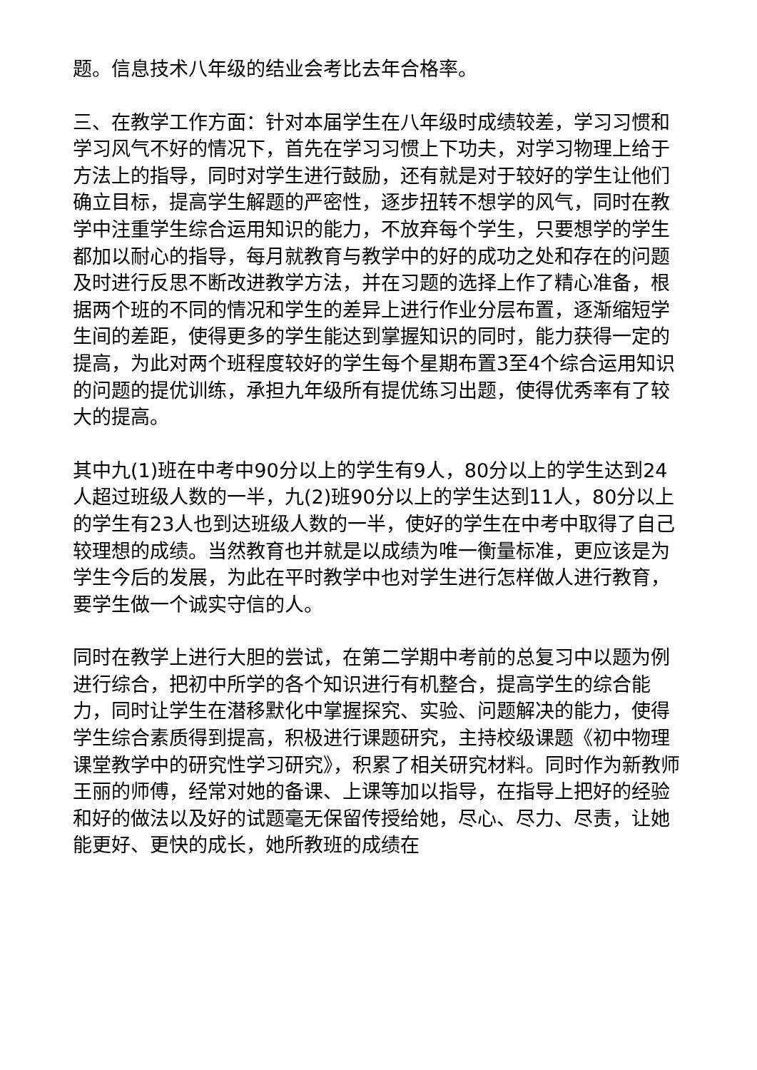题。信息技术八年级的结业会考比去年合格率。
三、在教学工作方面：针对本届学生在八年级时成绩较差，学习习惯和学习风气不好的情况下，首先在学习习惯上下功夫，对学习物理上给于方法上的指导，同时对学生进行鼓励，还有就是对于较好的学生让他们确立目标，提高学生解题的严密性，逐步扭转不想学的风气，同时在教学中注重学生综合运用知识的能力，不放弃每个学生，只要想学的学生都加以耐心的指导，每月就教育与教学中的好的成功之处和存在的问题及时进行反思不断改进教学方法，并在习题的选择上作了精心准备，根据两个班的不同的情况和学生的差异上进行作业分层布置，逐渐缩短学生间的差距，使得更多的学生能达到掌握知识的同时，能力获得一定的提高，为此对两个班程度较好的学生每个星期布置3至4个综合运用知识的问题的提优训练，承担九年级所有提优练习出题，使得优秀率有了较大的提高。
其中九(1)班在中考中90分以上的学生有9人，80分以上的学生达到24人超过班级人数的一半，九(2)班90分以上的学生达到11人，80分以上的学生有23人也到达班级人数的一半，使好的学生在中考中取得了自己较理想的成绩。当然教育也并就是以成绩为唯一衡量标准，更应该是为学生今后的发展，为此在平时教学中也对学生进行怎样做人进行教育，要学生做一个诚实守信的人。
同时在教学上进行大胆的尝试，在第二学期中考前的总复习中以题为例进行综合，把初中所学的各个知识进行有机整合，提高学生的综合能力，同时让学生在潜移默化中掌握探究、实验、问题解决的能力，使得学生综合素质得到提高，积极进行课题研究，主持校级课题《初中物理课堂教学中的研究性学习研究》，积累了相关研究材料。同时作为新教师王丽的师傅，经常对她的备课、上课等加以指导，在指导上把好的经验和好的做法以及好的试题毫无保留传授给她，尽心、尽力、尽责，让她能更好、更快的成长，她所教班的成绩在